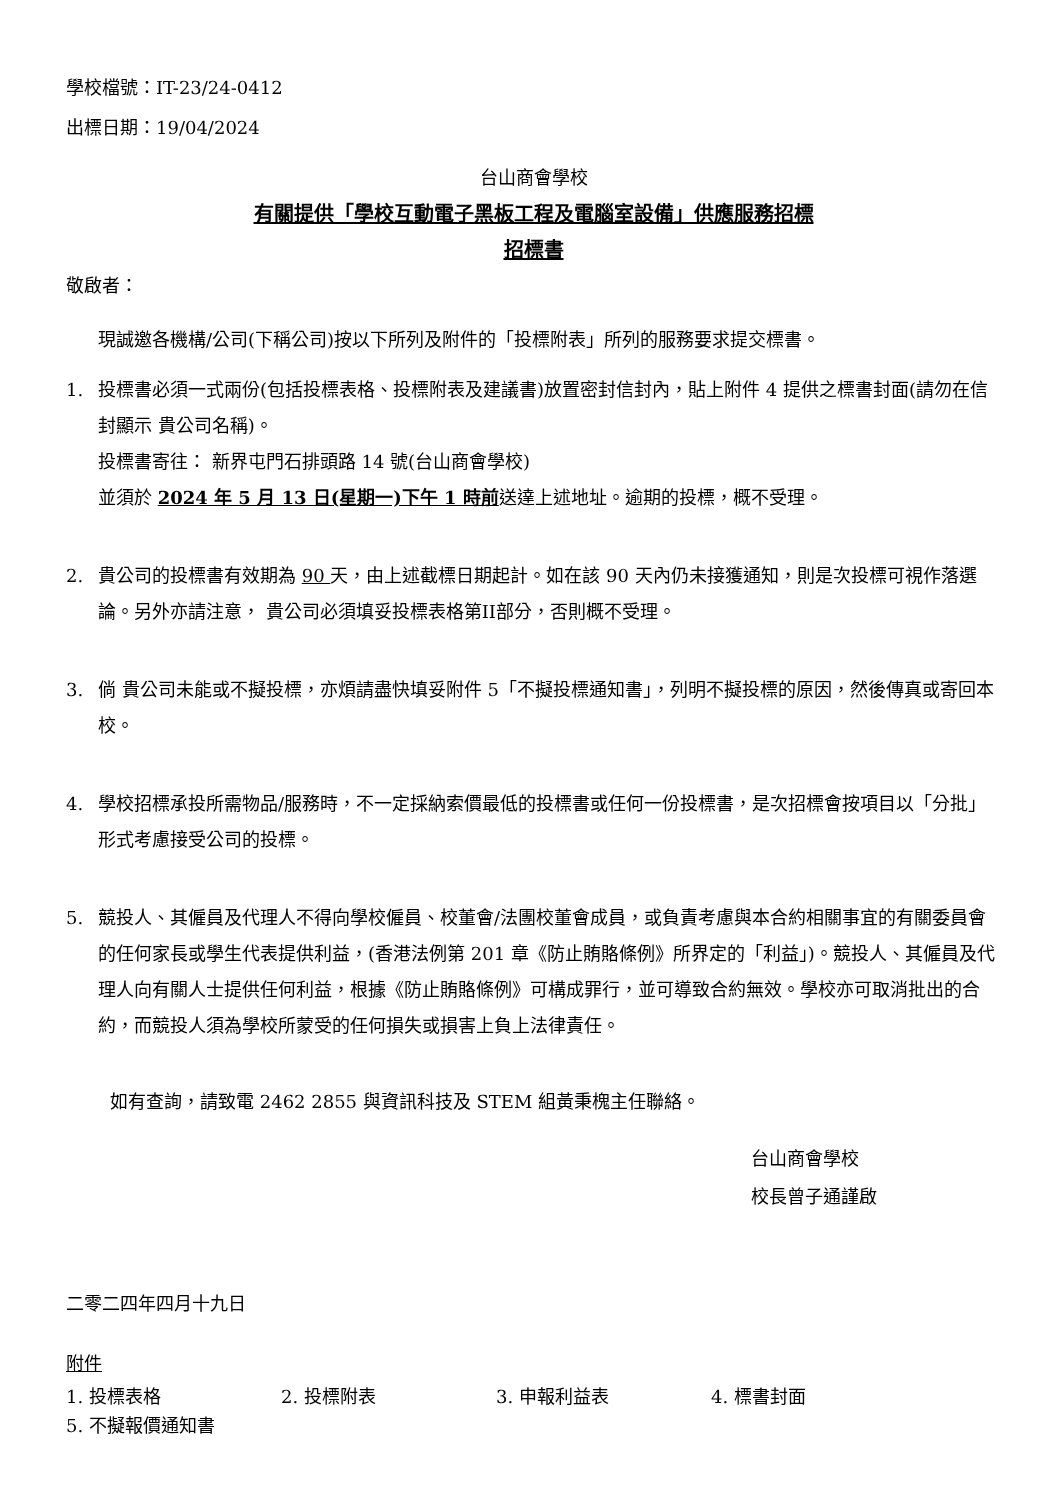學校檔號：IT-23/24-0412
出標日期：19/04/2024
台山商會學校
有關提供「學校互動電子黑板工程及電腦室設備」供應服務招標
招標書
敬啟者：
現誠邀各機構/公司(下稱公司)按以下所列及附件的「投標附表」所列的服務要求提交標書。
1. 投標書必須一式兩份(包括投標表格、投標附表及建議書)放置密封信封內，貼上附件 4 提供之標書封面(請勿在信封顯示 貴公司名稱)。
投標書寄往： 新界屯門石排頭路 14 號(台山商會學校)
並須於 2024 年 5 月 13 日(星期一)下午 1 時前送達上述地址。逾期的投標，概不受理。
2. 貴公司的投標書有效期為 90 天，由上述截標日期起計。如在該 90 天內仍未接獲通知，則是次投標可視作落選論。另外亦請注意， 貴公司必須填妥投標表格第II部分，否則概不受理。
3. 倘 貴公司未能或不擬投標，亦煩請盡快填妥附件 5「不擬投標通知書」，列明不擬投標的原因，然後傳真或寄回本校。
4. 學校招標承投所需物品/服務時，不一定採納索價最低的投標書或任何一份投標書，是次招標會按項目以「分批」形式考慮接受公司的投標。
5. 競投人、其僱員及代理人不得向學校僱員、校董會/法團校董會成員，或負責考慮與本合約相關事宜的有關委員會的任何家長或學生代表提供利益，(香港法例第 201 章《防止賄賂條例》所界定的「利益」)。競投人、其僱員及代理人向有關人士提供任何利益，根據《防止賄賂條例》可構成罪行，並可導致合約無效。學校亦可取消批出的合約，而競投人須為學校所蒙受的任何損失或損害上負上法律責任。
如有查詢，請致電 2462 2855 與資訊科技及 STEM 組黃秉槐主任聯絡。
台山商會學校
校長曾子通謹啟
二零二四年四月十九日
附件
1. 投標表格 2. 投標附表 3. 申報利益表 4. 標書封面
5. 不擬報價通知書